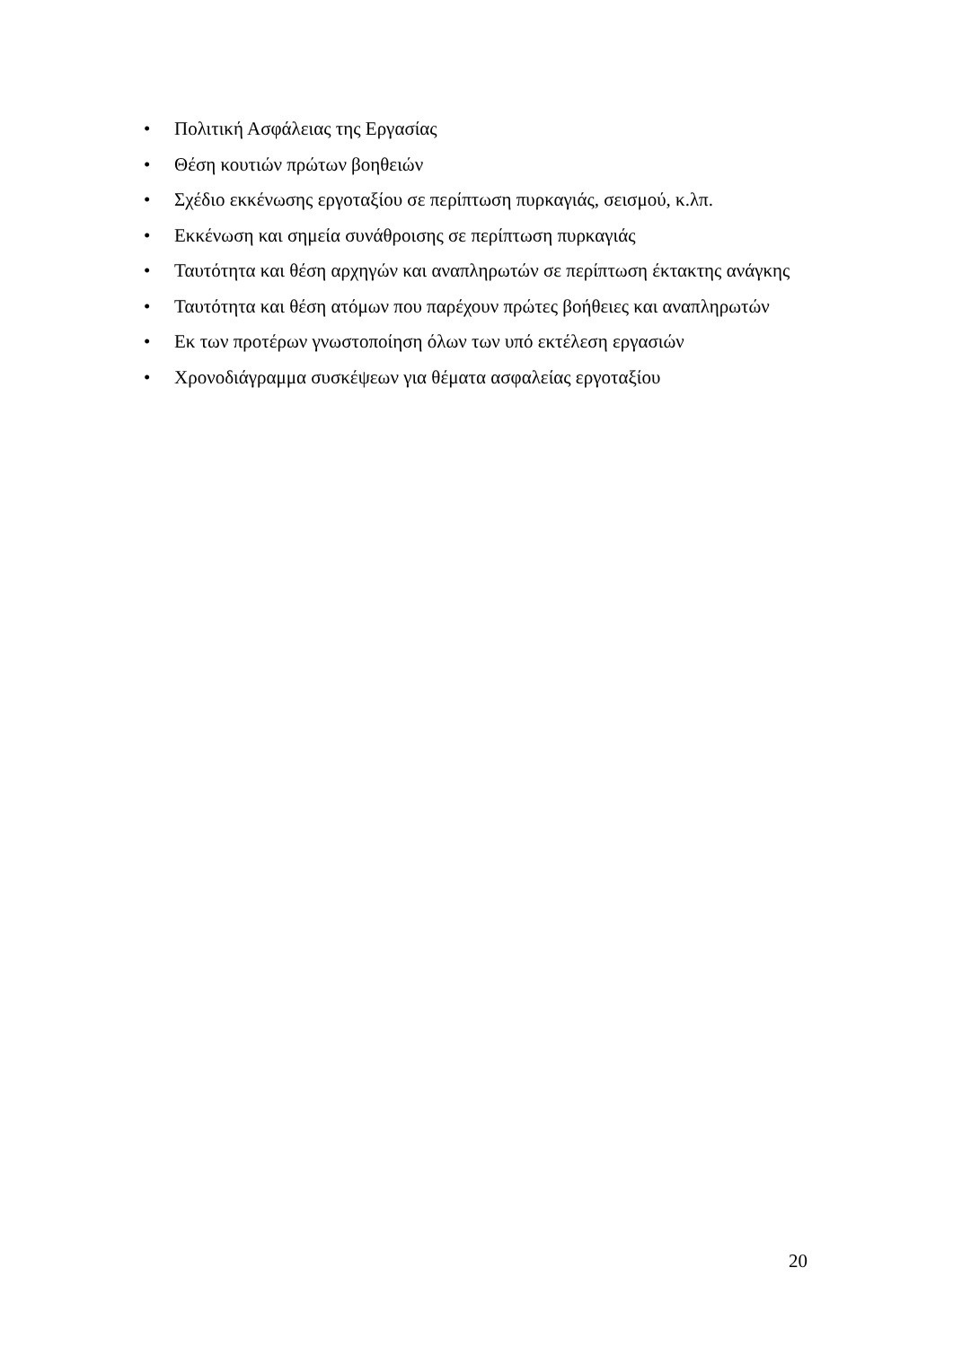• Πολιτική Ασφάλειας της Εργασίας
• Θέση κουτιών πρώτων βοηθειών
• Σχέδιο εκκένωσης εργοταξίου σε περίπτωση πυρκαγιάς, σεισμού, κ.λπ.
• Εκκένωση και σημεία συνάθροισης σε περίπτωση πυρκαγιάς
• Ταυτότητα και θέση αρχηγών και αναπληρωτών σε περίπτωση έκτακτης ανάγκης
• Ταυτότητα και θέση ατόμων που παρέχουν πρώτες βοήθειες και αναπληρωτών
• Εκ των προτέρων γνωστοποίηση όλων των υπό εκτέλεση εργασιών
• Χρονοδιάγραμμα συσκέψεων για θέματα ασφαλείας εργοταξίου
20